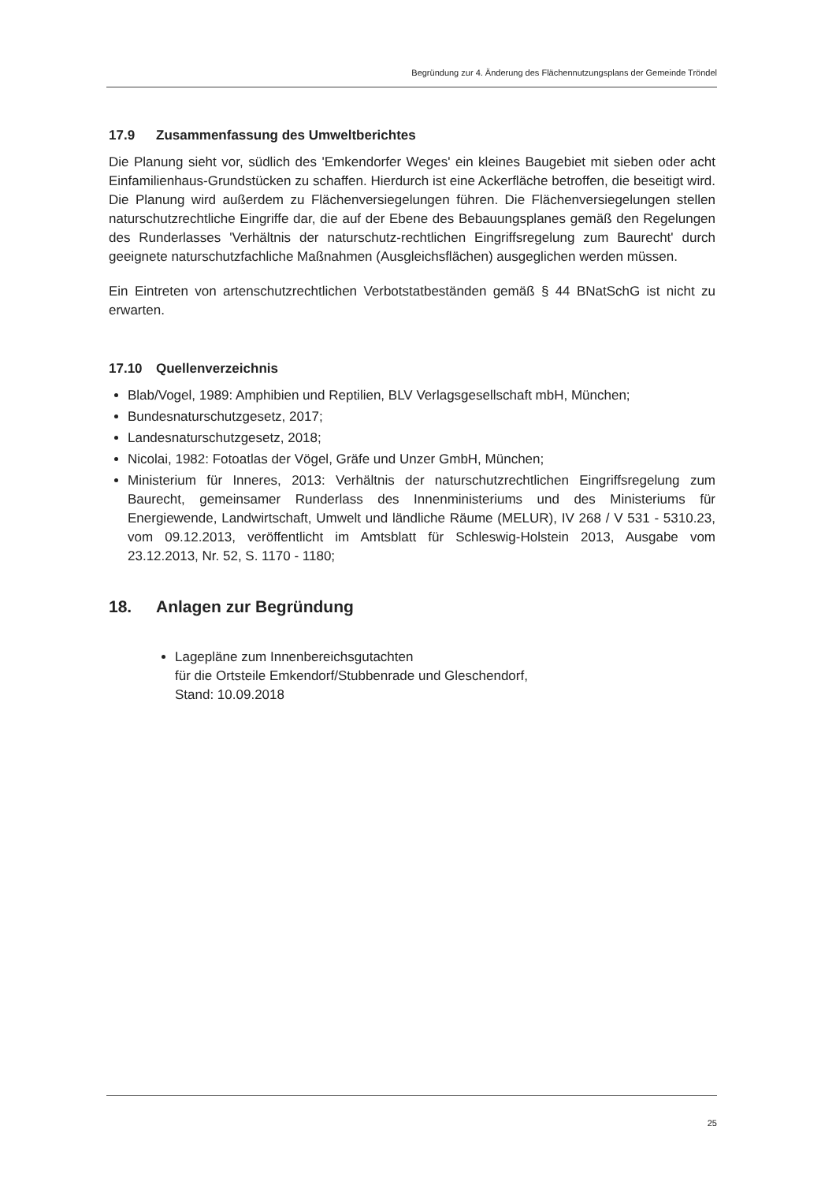Begründung zur 4. Änderung des Flächennutzungsplans der Gemeinde Tröndel
17.9 Zusammenfassung des Umweltberichtes
Die Planung sieht vor, südlich des 'Emkendorfer Weges' ein kleines Baugebiet mit sieben oder acht Einfamilienhaus-Grundstücken zu schaffen. Hierdurch ist eine Ackerfläche betroffen, die beseitigt wird. Die Planung wird außerdem zu Flächenversiegelungen führen. Die Flächenversiegelungen stellen naturschutzrechtliche Eingriffe dar, die auf der Ebene des Bebauungsplanes gemäß den Regelungen des Runderlasses 'Verhältnis der naturschutz-rechtlichen Eingriffsregelung zum Baurecht' durch geeignete naturschutzfachliche Maßnahmen (Ausgleichsflächen) ausgeglichen werden müssen.
Ein Eintreten von artenschutzrechtlichen Verbotstatbeständen gemäß § 44 BNatSchG ist nicht zu erwarten.
17.10 Quellenverzeichnis
Blab/Vogel, 1989: Amphibien und Reptilien, BLV Verlagsgesellschaft mbH, München;
Bundesnaturschutzgesetz, 2017;
Landesnaturschutzgesetz, 2018;
Nicolai, 1982: Fotoatlas der Vögel, Gräfe und Unzer GmbH, München;
Ministerium für Inneres, 2013: Verhältnis der naturschutzrechtlichen Eingriffsregelung zum Baurecht, gemeinsamer Runderlass des Innenministeriums und des Ministeriums für Energiewende, Landwirtschaft, Umwelt und ländliche Räume (MELUR), IV 268 / V 531 - 5310.23, vom 09.12.2013, veröffentlicht im Amtsblatt für Schleswig-Holstein 2013, Ausgabe vom 23.12.2013, Nr. 52, S. 1170 - 1180;
18. Anlagen zur Begründung
Lagepläne zum Innenbereichsgutachten
für die Ortsteile Emkendorf/Stubbenrade und Gleschendorf,
Stand: 10.09.2018
25